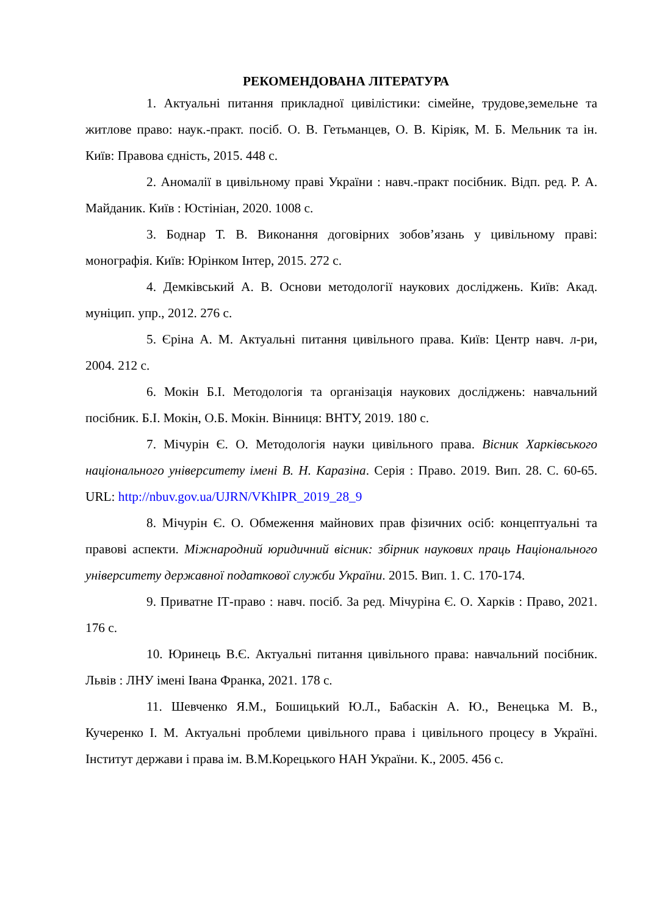РЕКОМЕНДОВАНА ЛІТЕРАТУРА
1. Актуальні питання прикладної цивілістики: сімейне, трудове,земельне та житлове право: наук.-практ. посіб. О. В. Гетьманцев, О. В. Кіріяк, М. Б. Мельник та ін. Київ: Правова єдність, 2015. 448 с.
2. Аномалії в цивільному праві України : навч.-практ посібник. Відп. ред. Р. А. Майданик. Київ : Юстініан, 2020. 1008 с.
3. Боднар Т. В. Виконання договірних зобов’язань у цивільному праві: монографія. Київ: Юрінком Інтер, 2015. 272 с.
4. Демківський А. В. Основи методології наукових досліджень. Київ: Акад. муніцип. упр., 2012. 276 с.
5. Єріна А. М. Актуальні питання цивільного права. Київ: Центр навч. л-ри, 2004. 212 с.
6. Мокін Б.І. Методологія та організація наукових досліджень: навчальний посібник. Б.І. Мокін, О.Б. Мокін. Вінниця: ВНТУ, 2019. 180 с.
7. Мічурін Є. О. Методологія науки цивільного права. Вісник Харківського національного університету імені В. Н. Каразіна. Серія : Право. 2019. Вип. 28. С. 60-65. URL: http://nbuv.gov.ua/UJRN/VKhIPR_2019_28_9
8. Мічурін Є. О. Обмеження майнових прав фізичних осіб: концептуальні та правові аспекти. Міжнародний юридичний вісник: збірник наукових праць Національного університету державної податкової служби України. 2015. Вип. 1. С. 170-174.
9. Приватне ІТ-право : навч. посіб. За ред. Мічуріна Є. О. Харків : Право, 2021. 176 с.
10. Юринець В.Є. Актуальні питання цивільного права: навчальний посібник. Львів : ЛНУ імені Івана Франка, 2021. 178 с.
11. Шевченко Я.М., Бошицький Ю.Л., Бабаскін А. Ю., Венецька М. В., Кучеренко І. М. Актуальні проблеми цивільного права і цивільного процесу в Україні. Інститут держави і права ім. В.М.Корецького НАН України. К., 2005. 456 с.